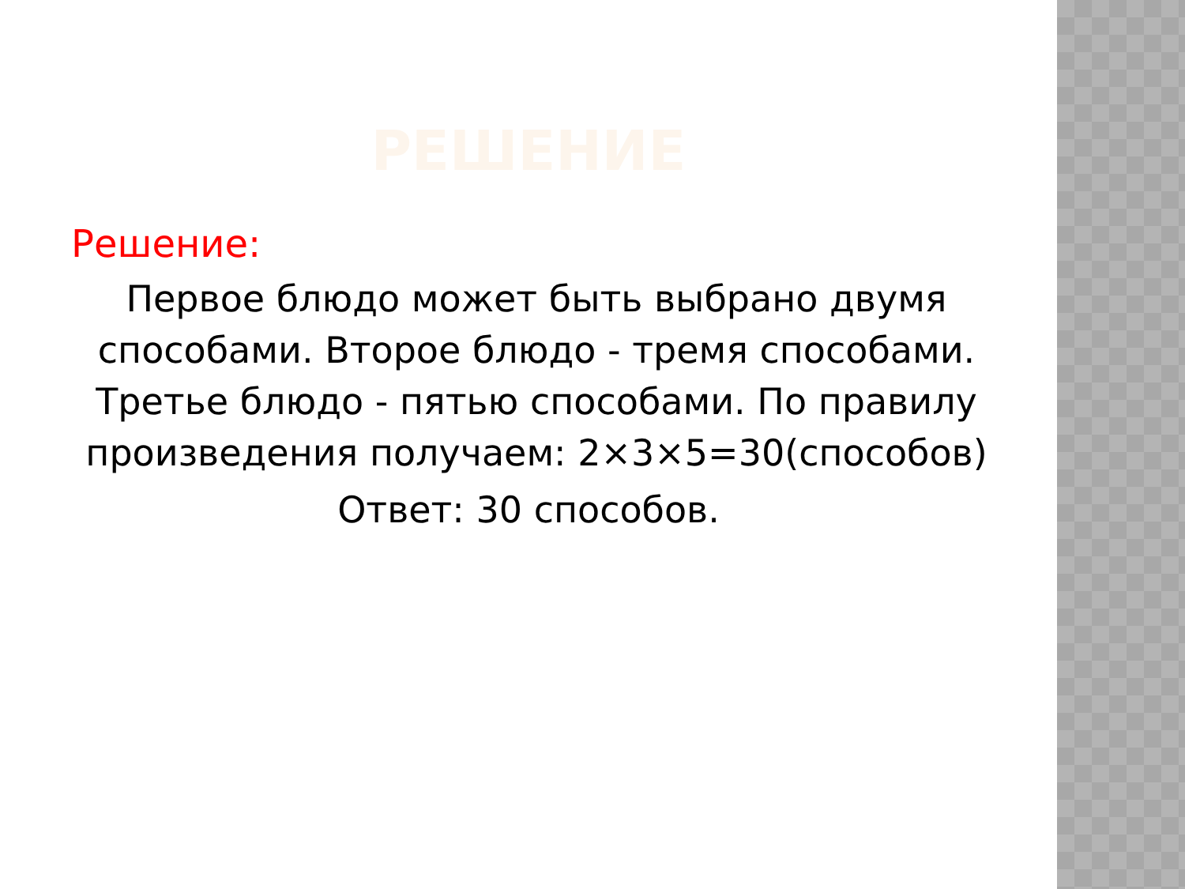РЕШЕНИЕ
Решение:
Первое блюдо может быть выбрано двумя способами. Второе блюдо - тремя способами. Третье блюдо - пятью способами. По правилу произведения получаем: 2×3×5=30(способов)
Ответ: 30 способов.